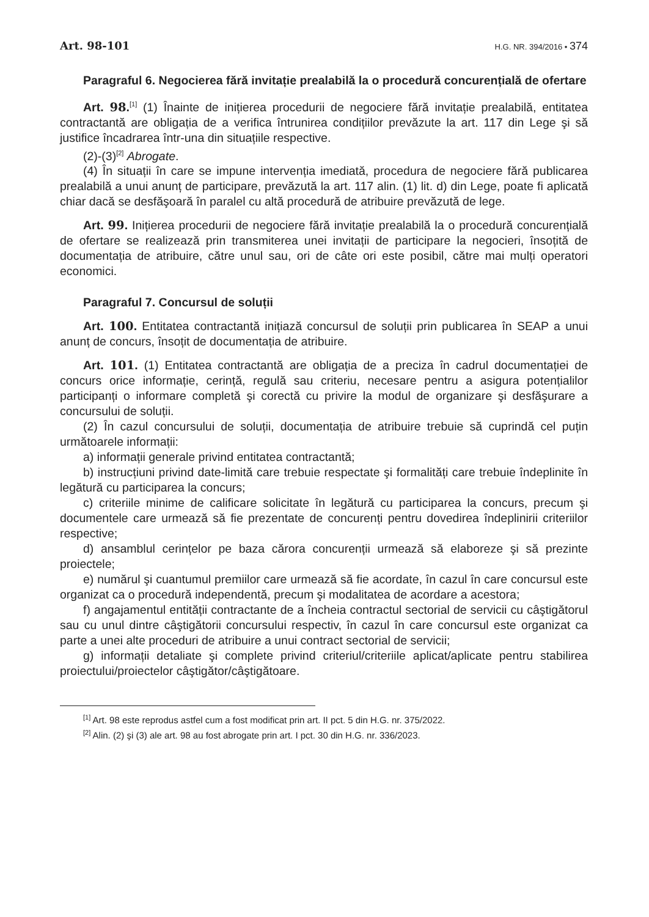Art. 98-101
H.G. NR. 394/2016 • 374
Paragraful 6. Negocierea fără invitație prealabilă la o procedură concurențială de ofertare
Art. 98.<sup>[1]</sup> (1) Înainte de inițierea procedurii de negociere fără invitație prealabilă, entitatea contractantă are obligația de a verifica întrunirea condițiilor prevăzute la art. 117 din Lege şi să justifice încadrarea într-una din situațiile respective.
(2)-(3)<sup>[2]</sup> Abrogate.
(4) În situații în care se impune intervenția imediată, procedura de negociere fără publicarea prealabilă a unui anunț de participare, prevăzută la art. 117 alin. (1) lit. d) din Lege, poate fi aplicată chiar dacă se desfăşoară în paralel cu altă procedură de atribuire prevăzută de lege.
Art. 99. Inițierea procedurii de negociere fără invitație prealabilă la o procedură concurențială de ofertare se realizează prin transmiterea unei invitații de participare la negocieri, însoțită de documentația de atribuire, către unul sau, ori de câte ori este posibil, către mai mulți operatori economici.
Paragraful 7. Concursul de soluții
Art. 100. Entitatea contractantă inițiază concursul de soluții prin publicarea în SEAP a unui anunț de concurs, însoțit de documentația de atribuire.
Art. 101. (1) Entitatea contractantă are obligația de a preciza în cadrul documentației de concurs orice informație, cerință, regulă sau criteriu, necesare pentru a asigura potențialilor participanți o informare completă şi corectă cu privire la modul de organizare şi desfăşurare a concursului de soluții.
(2) În cazul concursului de soluții, documentația de atribuire trebuie să cuprindă cel puțin următoarele informații:
a) informații generale privind entitatea contractantă;
b) instrucțiuni privind date-limită care trebuie respectate şi formalități care trebuie îndeplinite în legătură cu participarea la concurs;
c) criteriile minime de calificare solicitate în legătură cu participarea la concurs, precum şi documentele care urmează să fie prezentate de concurenți pentru dovedirea îndeplinirii criteriilor respective;
d) ansamblul cerințelor pe baza cărora concurenții urmează să elaboreze şi să prezinte proiectele;
e) numărul şi cuantumul premiilor care urmează să fie acordate, în cazul în care concursul este organizat ca o procedură independentă, precum şi modalitatea de acordare a acestora;
f) angajamentul entității contractante de a încheia contractul sectorial de servicii cu câştigătorul sau cu unul dintre câştigătorii concursului respectiv, în cazul în care concursul este organizat ca parte a unei alte proceduri de atribuire a unui contract sectorial de servicii;
g) informații detaliate şi complete privind criteriul/criteriile aplicat/aplicate pentru stabilirea proiectului/proiectelor câştigător/câştigătoare.
<sup>[1]</sup> Art. 98 este reprodus astfel cum a fost modificat prin art. II pct. 5 din H.G. nr. 375/2022.
<sup>[2]</sup> Alin. (2) şi (3) ale art. 98 au fost abrogate prin art. I pct. 30 din H.G. nr. 336/2023.